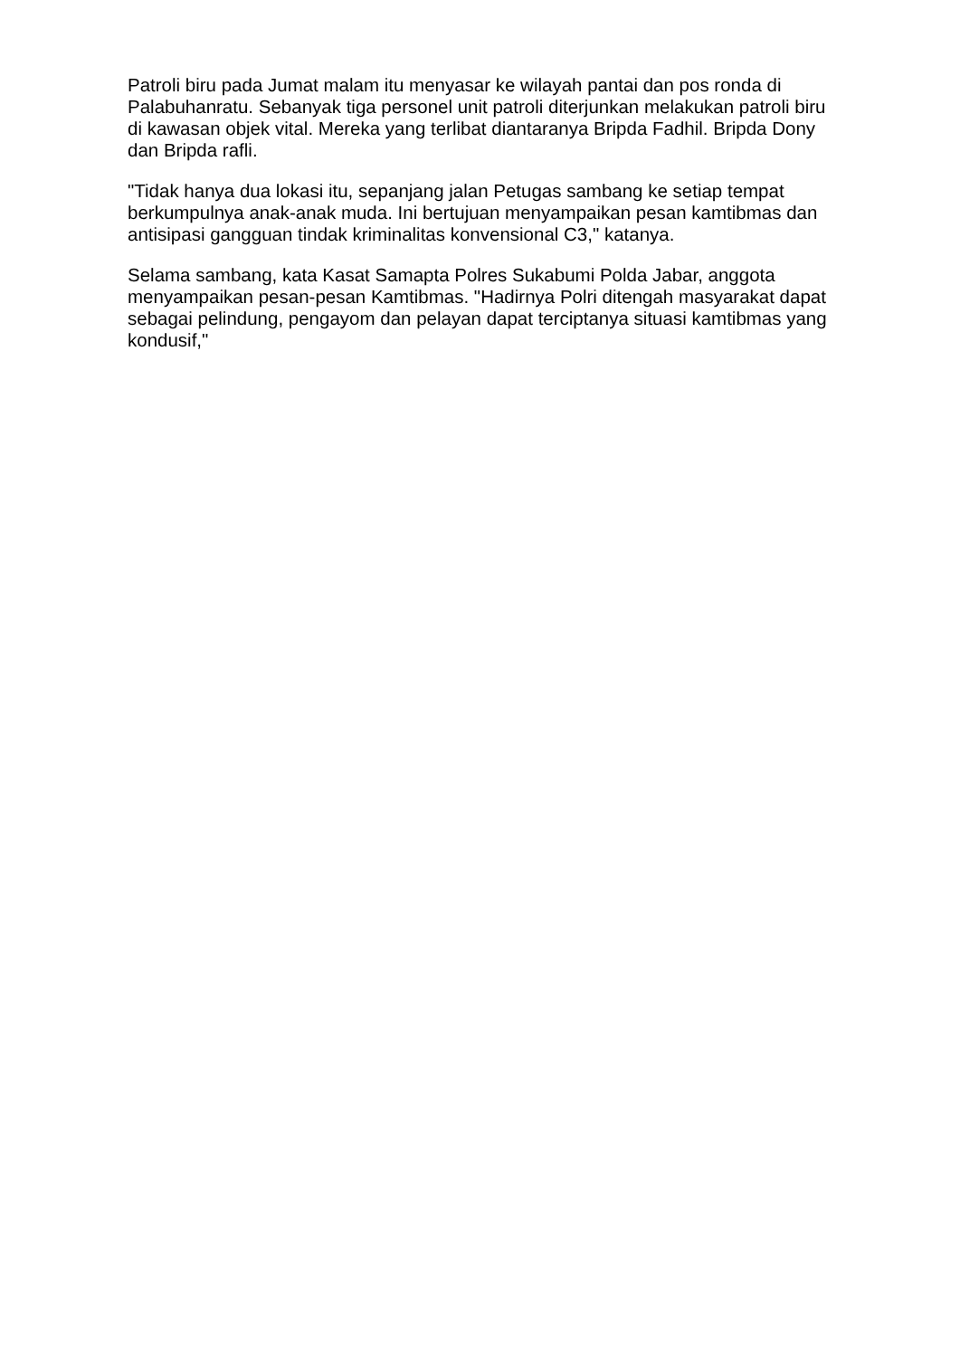Patroli biru pada Jumat malam itu menyasar ke wilayah pantai dan pos ronda di Palabuhanratu. Sebanyak tiga personel unit patroli diterjunkan melakukan patroli biru di kawasan objek vital. Mereka yang terlibat diantaranya Bripda Fadhil. Bripda Dony dan Bripda rafli.
"Tidak hanya dua lokasi itu, sepanjang jalan Petugas sambang ke setiap tempat berkumpulnya anak-anak muda. Ini bertujuan menyampaikan pesan kamtibmas dan antisipasi gangguan tindak kriminalitas konvensional C3," katanya.
Selama sambang, kata Kasat Samapta Polres Sukabumi Polda Jabar, anggota menyampaikan pesan-pesan Kamtibmas. "Hadirnya Polri ditengah masyarakat dapat sebagai pelindung, pengayom dan pelayan dapat terciptanya situasi kamtibmas yang kondusif,"